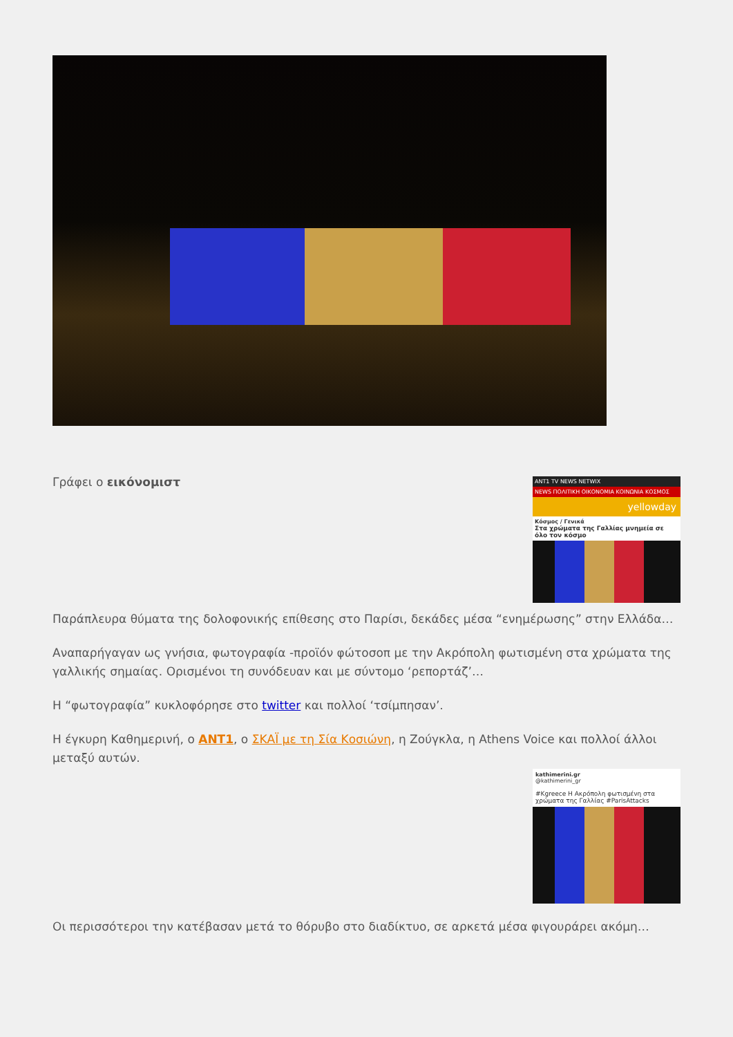ANT1 TV NEWS NETWIX
NEWS ΠΟΛΙΤΙΚΗ ΟΙΚΟΝΟΜΙΑ ΚΟΙΝΩΝΙΑ ΚΟΣΜΟΣ
yellowday
Κόσμος / Γενικά
Στα χρώματα της Γαλλίας μνημεία σε όλο τον κόσμο
Γράφει ο εικόνομιστ
Παράπλευρα θύματα της δολοφονικής επίθεσης στο Παρίσι, δεκάδες μέσα “ενημέρωσης” στην Ελλάδα…
Αναπαρήγαγαν ως γνήσια, φωτογραφία -προϊόν φώτοσοπ με την Ακρόπολη φωτισμένη στα χρώματα της γαλλικής σημαίας. Ορισμένοι τη συνόδευαν και με σύντομο ‘ρεπορτάζ’…
Η “φωτογραφία” κυκλοφόρησε στο twitter και πολλοί ‘τσίμπησαν’.
Η έγκυρη Καθημερινή, ο ANT1, ο ΣΚΑΪ με τη Σία Κοσιώνη, η Ζούγκλα, η Athens Voice και πολλοί άλλοι μεταξύ αυτών.
kathimerini.gr
@kathimerini_gr
#Kgreece Η Ακρόπολη φωτισμένη στα χρώματα της Γαλλίας #ParisAttacks
Οι περισσότεροι την κατέβασαν μετά το θόρυβο στο διαδίκτυο, σε αρκετά μέσα φιγουράρει ακόμη…